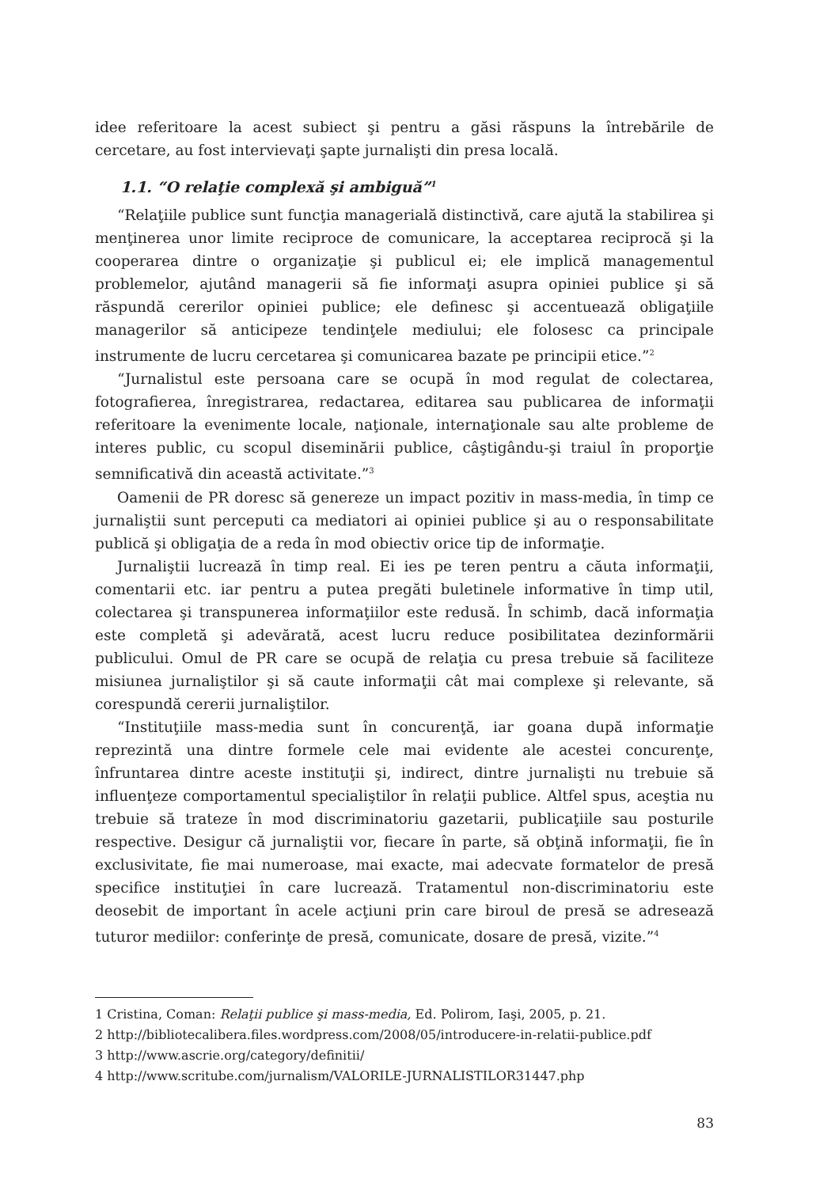idee referitoare la acest subiect şi pentru a găsi răspuns la întrebările de cercetare, au fost intervievaţi şapte jurnalişti din presa locală.
1.1. “O relaţie complexă şi ambiguă”<sup>1</sup>
“Relaţiile publice sunt funcţia managerială distinctivă, care ajută la stabilirea şi menţinerea unor limite reciproce de comunicare, la acceptarea reciprocă şi la cooperarea dintre o organizaţie şi publicul ei; ele implică managementul problemelor, ajutând managerii să fie informaţi asupra opiniei publice şi să răspundă cererilor opiniei publice; ele definesc şi accentuează obligaţiile managerilor să anticipeze tendinţele mediului; ele folosesc ca principale instrumente de lucru cercetarea şi comunicarea bazate pe principii etice.”<sup>2</sup>
“Jurnalistul este persoana care se ocupă în mod regulat de colectarea, fotografierea, înregistrarea, redactarea, editarea sau publicarea de informaţii referitoare la evenimente locale, naţionale, internaţionale sau alte probleme de interes public, cu scopul diseminării publice, câştigându-şi traiul în proporţie semnificativă din această activitate.”<sup>3</sup>
Oamenii de PR doresc să genereze un impact pozitiv in mass-media, în timp ce jurnaliştii sunt perceputi ca mediatori ai opiniei publice şi au o responsabilitate publică şi obligaţia de a reda în mod obiectiv orice tip de informaţie.
Jurnaliştii lucrează în timp real. Ei ies pe teren pentru a căuta informaţii, comentarii etc. iar pentru a putea pregăti buletinele informative în timp util, colectarea şi transpunerea informaţiilor este redusă. În schimb, dacă informaţia este completă şi adevărată, acest lucru reduce posibilitatea dezinformării publicului. Omul de PR care se ocupă de relaţia cu presa trebuie să faciliteze misiunea jurnaliştilor şi să caute informaţii cât mai complexe şi relevante, să corespundă cererii jurnaliştilor.
“Instituţiile mass-media sunt în concurenţă, iar goana după informaţie reprezintă una dintre formele cele mai evidente ale acestei concurenţe, înfruntarea dintre aceste instituţii şi, indirect, dintre jurnalişti nu trebuie să influenţeze comportamentul specialiştilor în relaţii publice. Altfel spus, aceştia nu trebuie să trateze în mod discriminatoriu gazetarii, publicaţiile sau posturile respective. Desigur că jurnaliştii vor, fiecare în parte, să obţină informaţii, fie în exclusivitate, fie mai numeroase, mai exacte, mai adecvate formatelor de presă specifice instituţiei în care lucrează. Tratamentul non-discriminatoriu este deosebit de important în acele acţiuni prin care biroul de presă se adresează tuturor mediilor: conferinţe de presă, comunicate, dosare de presă, vizite.”<sup>4</sup>
1 Cristina, Coman: Relaţii publice şi mass-media, Ed. Polirom, Iaşi, 2005, p. 21.
2 http://bibliotecalibera.files.wordpress.com/2008/05/introducere-in-relatii-publice.pdf
3 http://www.ascrie.org/category/definitii/
4 http://www.scritube.com/jurnalism/VALORILE-JURNALISTILOR31447.php
83